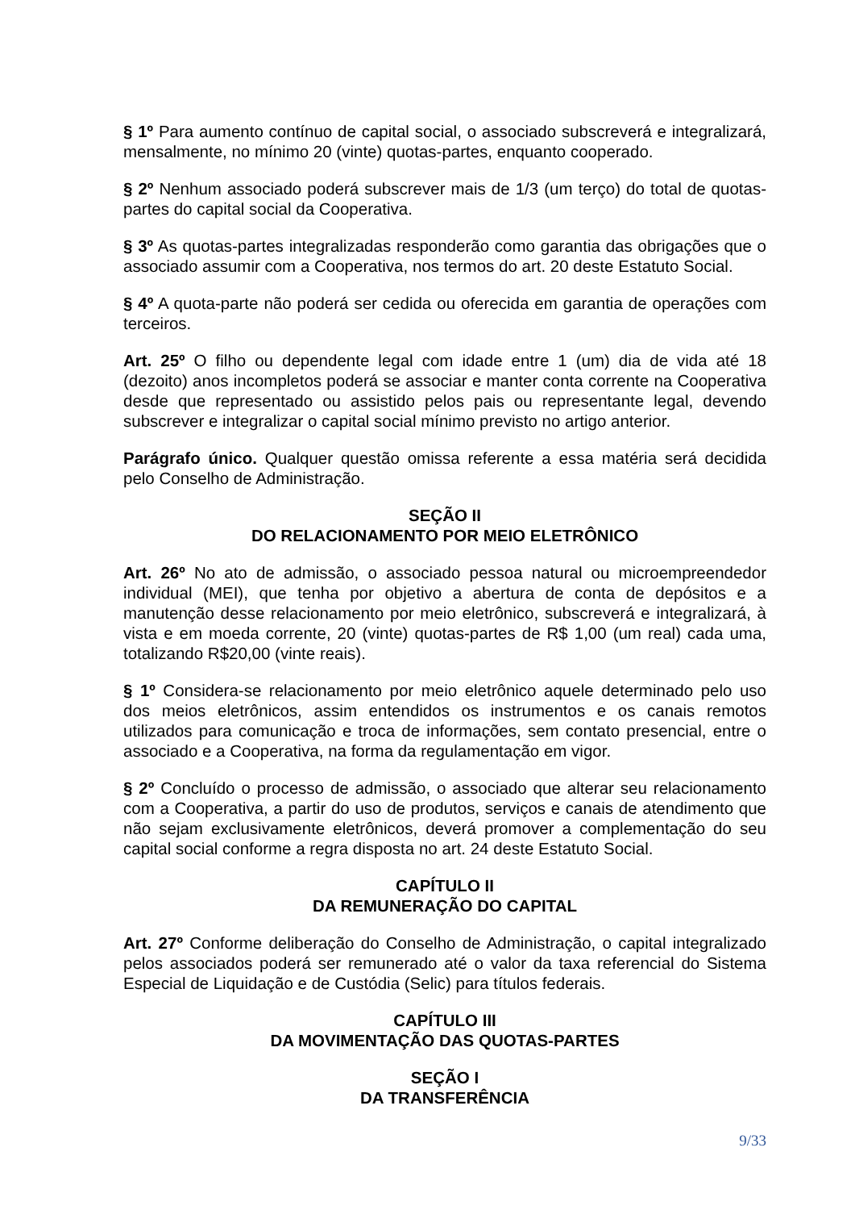§ 1º Para aumento contínuo de capital social, o associado subscreverá e integralizará, mensalmente, no mínimo 20 (vinte) quotas-partes, enquanto cooperado.
§ 2º Nenhum associado poderá subscrever mais de 1/3 (um terço) do total de quotas-partes do capital social da Cooperativa.
§ 3º As quotas-partes integralizadas responderão como garantia das obrigações que o associado assumir com a Cooperativa, nos termos do art. 20 deste Estatuto Social.
§ 4º A quota-parte não poderá ser cedida ou oferecida em garantia de operações com terceiros.
Art. 25º O filho ou dependente legal com idade entre 1 (um) dia de vida até 18 (dezoito) anos incompletos poderá se associar e manter conta corrente na Cooperativa desde que representado ou assistido pelos pais ou representante legal, devendo subscrever e integralizar o capital social mínimo previsto no artigo anterior.
Parágrafo único. Qualquer questão omissa referente a essa matéria será decidida pelo Conselho de Administração.
SEÇÃO II
DO RELACIONAMENTO POR MEIO ELETRÔNICO
Art. 26º No ato de admissão, o associado pessoa natural ou microempreendedor individual (MEI), que tenha por objetivo a abertura de conta de depósitos e a manutenção desse relacionamento por meio eletrônico, subscreverá e integralizará, à vista e em moeda corrente, 20 (vinte) quotas-partes de R$ 1,00 (um real) cada uma, totalizando R$20,00 (vinte reais).
§ 1º Considera-se relacionamento por meio eletrônico aquele determinado pelo uso dos meios eletrônicos, assim entendidos os instrumentos e os canais remotos utilizados para comunicação e troca de informações, sem contato presencial, entre o associado e a Cooperativa, na forma da regulamentação em vigor.
§ 2º Concluído o processo de admissão, o associado que alterar seu relacionamento com a Cooperativa, a partir do uso de produtos, serviços e canais de atendimento que não sejam exclusivamente eletrônicos, deverá promover a complementação do seu capital social conforme a regra disposta no art. 24 deste Estatuto Social.
CAPÍTULO II
DA REMUNERAÇÃO DO CAPITAL
Art. 27º Conforme deliberação do Conselho de Administração, o capital integralizado pelos associados poderá ser remunerado até o valor da taxa referencial do Sistema Especial de Liquidação e de Custódia (Selic) para títulos federais.
CAPÍTULO III
DA MOVIMENTAÇÃO DAS QUOTAS-PARTES
SEÇÃO I
DA TRANSFERÊNCIA
9/33